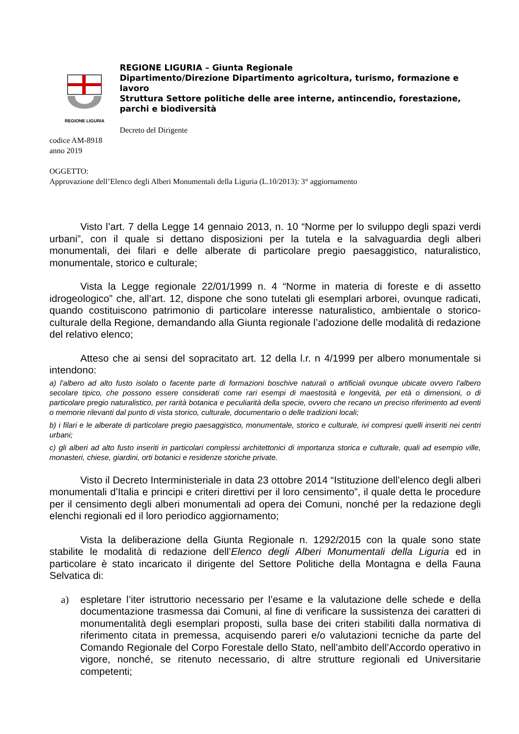REGIONE LIGURIA
REGIONE LIGURIA – Giunta Regionale
Dipartimento/Direzione Dipartimento agricoltura, turismo, formazione e lavoro
Struttura Settore politiche delle aree interne, antincendio, forestazione, parchi e biodiversità
Decreto del Dirigente
codice AM-8918
anno 2019
OGGETTO:
Approvazione dell’Elenco degli Alberi Monumentali della Liguria (L.10/2013): 3° aggiornamento
Visto l’art. 7 della Legge 14 gennaio 2013, n. 10 “Norme per lo sviluppo degli spazi verdi urbani”, con il quale si dettano disposizioni per la tutela e la salvaguardia degli alberi monumentali, dei filari e delle alberate di particolare pregio paesaggistico, naturalistico, monumentale, storico e culturale;
Vista la Legge regionale 22/01/1999 n. 4 “Norme in materia di foreste e di assetto idrogeologico” che, all’art. 12, dispone che sono tutelati gli esemplari arborei, ovunque radicati, quando costituiscono patrimonio di particolare interesse naturalistico, ambientale o storico-culturale della Regione, demandando alla Giunta regionale l’adozione delle modalità di redazione del relativo elenco;
Atteso che ai sensi del sopracitato art. 12 della l.r. n 4/1999 per albero monumentale si intendono:
a) l'albero ad alto fusto isolato o facente parte di formazioni boschive naturali o artificiali ovunque ubicate ovvero l'albero secolare tipico, che possono essere considerati come rari esempi di maestosità e longevità, per età o dimensioni, o di particolare pregio naturalistico, per rarità botanica e peculiarità della specie, ovvero che recano un preciso riferimento ad eventi o memorie rilevanti dal punto di vista storico, culturale, documentario o delle tradizioni locali;
b) i filari e le alberate di particolare pregio paesaggistico, monumentale, storico e culturale, ivi compresi quelli inseriti nei centri urbani;
c) gli alberi ad alto fusto inseriti in particolari complessi architettonici di importanza storica e culturale, quali ad esempio ville, monasteri, chiese, giardini, orti botanici e residenze storiche private.
Visto il Decreto Interministeriale in data 23 ottobre 2014 “Istituzione dell’elenco degli alberi monumentali d’Italia e principi e criteri direttivi per il loro censimento”, il quale detta le procedure per il censimento degli alberi monumentali ad opera dei Comuni, nonché per la redazione degli elenchi regionali ed il loro periodico aggiornamento;
Vista la deliberazione della Giunta Regionale n. 1292/2015 con la quale sono state stabilite le modalità di redazione dell’Elenco degli Alberi Monumentali della Liguria ed in particolare è stato incaricato il dirigente del Settore Politiche della Montagna e della Fauna Selvatica di:
a) espletare l’iter istruttorio necessario per l’esame e la valutazione delle schede e della documentazione trasmessa dai Comuni, al fine di verificare la sussistenza dei caratteri di monumentalità degli esemplari proposti, sulla base dei criteri stabiliti dalla normativa di riferimento citata in premessa, acquisendo pareri e/o valutazioni tecniche da parte del Comando Regionale del Corpo Forestale dello Stato, nell’ambito dell’Accordo operativo in vigore, nonché, se ritenuto necessario, di altre strutture regionali ed Universitarie competenti;